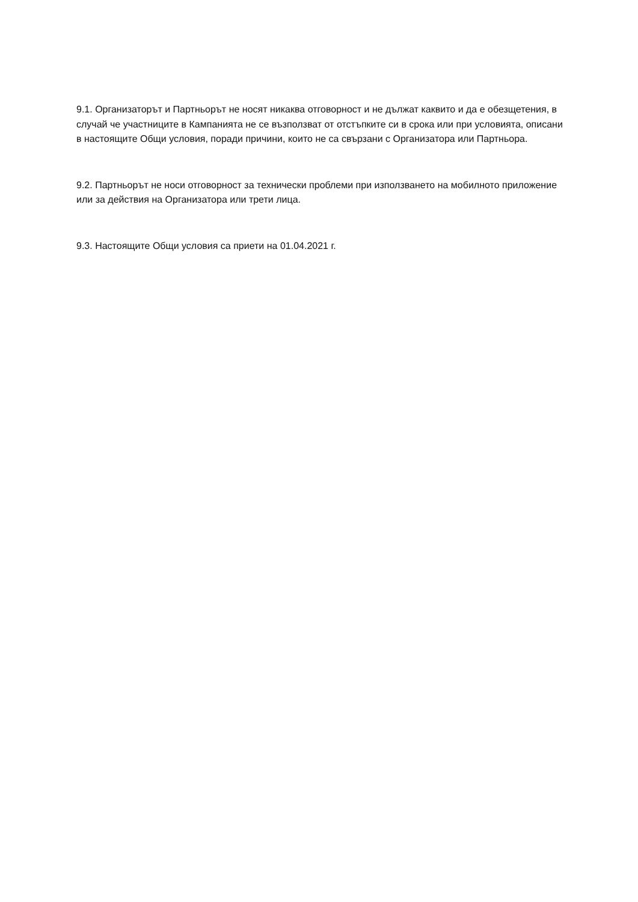9.1. Организаторът и Партньорът не носят никаква отговорност и не дължат каквито и да е обезщетения, в случай че участниците в Кампанията не се възползват от отстъпките си в срока или при условията, описани в настоящите Общи условия, поради причини, които не са свързани с Организатора или Партньора.
9.2. Партньорът не носи отговорност за технически проблеми при използването на мобилното приложение или за действия на Организатора или трети лица.
9.3. Настоящите Общи условия са приети на 01.04.2021 г.